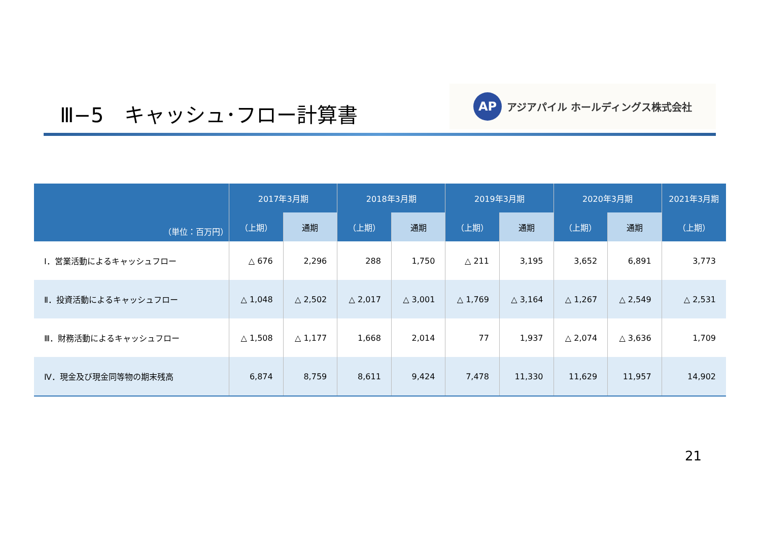Ⅲ−5　キャッシュ･フロー計算書
AP アジアパイル ホールディングス株式会社
| （単位：百万円） | 2017年3月期 | | 2018年3月期 | | 2019年3月期 | | 2020年3月期 | | 2021年3月期 |
| --- | --- | --- | --- | --- | --- | --- | --- | --- | --- |
| | （上期） | 通期 | （上期） | 通期 | （上期） | 通期 | （上期） | 通期 | （上期） |
| Ⅰ．営業活動によるキャッシュフロー | △ 676 | 2,296 | 288 | 1,750 | △ 211 | 3,195 | 3,652 | 6,891 | 3,773 |
| Ⅱ．投資活動によるキャッシュフロー | △ 1,048 | △ 2,502 | △ 2,017 | △ 3,001 | △ 1,769 | △ 3,164 | △ 1,267 | △ 2,549 | △ 2,531 |
| Ⅲ．財務活動によるキャッシュフロー | △ 1,508 | △ 1,177 | 1,668 | 2,014 | 77 | 1,937 | △ 2,074 | △ 3,636 | 1,709 |
| Ⅳ．現金及び現金同等物の期末残高 | 6,874 | 8,759 | 8,611 | 9,424 | 7,478 | 11,330 | 11,629 | 11,957 | 14,902 |
21